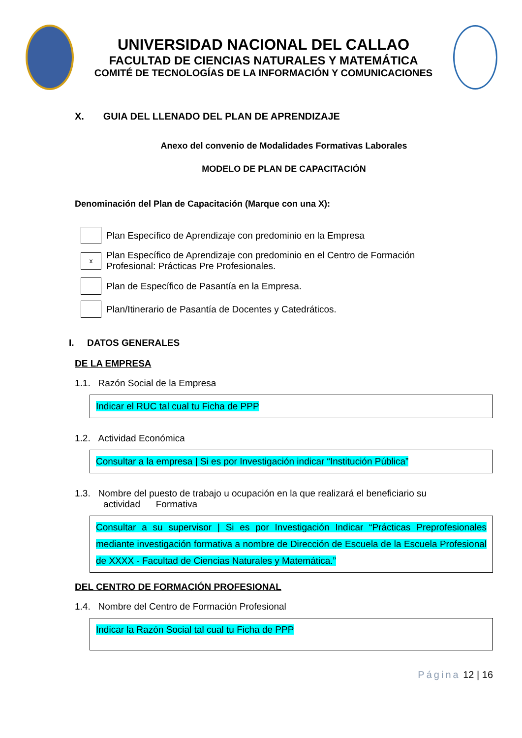UNIVERSIDAD NACIONAL DEL CALLAO
FACULTAD DE CIENCIAS NATURALES Y MATEMÁTICA
COMITÉ DE TECNOLOGÍAS DE LA INFORMACIÓN Y COMUNICACIONES
X. GUIA DEL LLENADO DEL PLAN DE APRENDIZAJE
Anexo del convenio de Modalidades Formativas Laborales
MODELO DE PLAN DE CAPACITACIÓN
Denominación del Plan de Capacitación (Marque con una X):
Plan Específico de Aprendizaje con predominio en la Empresa
x
Plan Específico de Aprendizaje con predominio en el Centro de Formación
Profesional: Prácticas Pre Profesionales.
Plan de Específico de Pasantía en la Empresa.
Plan/Itinerario de Pasantía de Docentes y Catedráticos.
I. DATOS GENERALES
DE LA EMPRESA
1.1. Razón Social de la Empresa
Indicar el RUC tal cual tu Ficha de PPP
1.2. Actividad Económica
Consultar a la empresa | Si es por Investigación indicar “Institución Pública”
1.3. Nombre del puesto de trabajo u ocupación en la que realizará el beneficiario su
actividad Formativa
Consultar a su supervisor | Si es por Investigación Indicar “Prácticas Preprofesionales mediante investigación formativa a nombre de Dirección de Escuela de la Escuela Profesional de XXXX - Facultad de Ciencias Naturales y Matemática.”
DEL CENTRO DE FORMACIÓN PROFESIONAL
1.4. Nombre del Centro de Formación Profesional
Indicar la Razón Social tal cual tu Ficha de PPP
Página 12 | 16